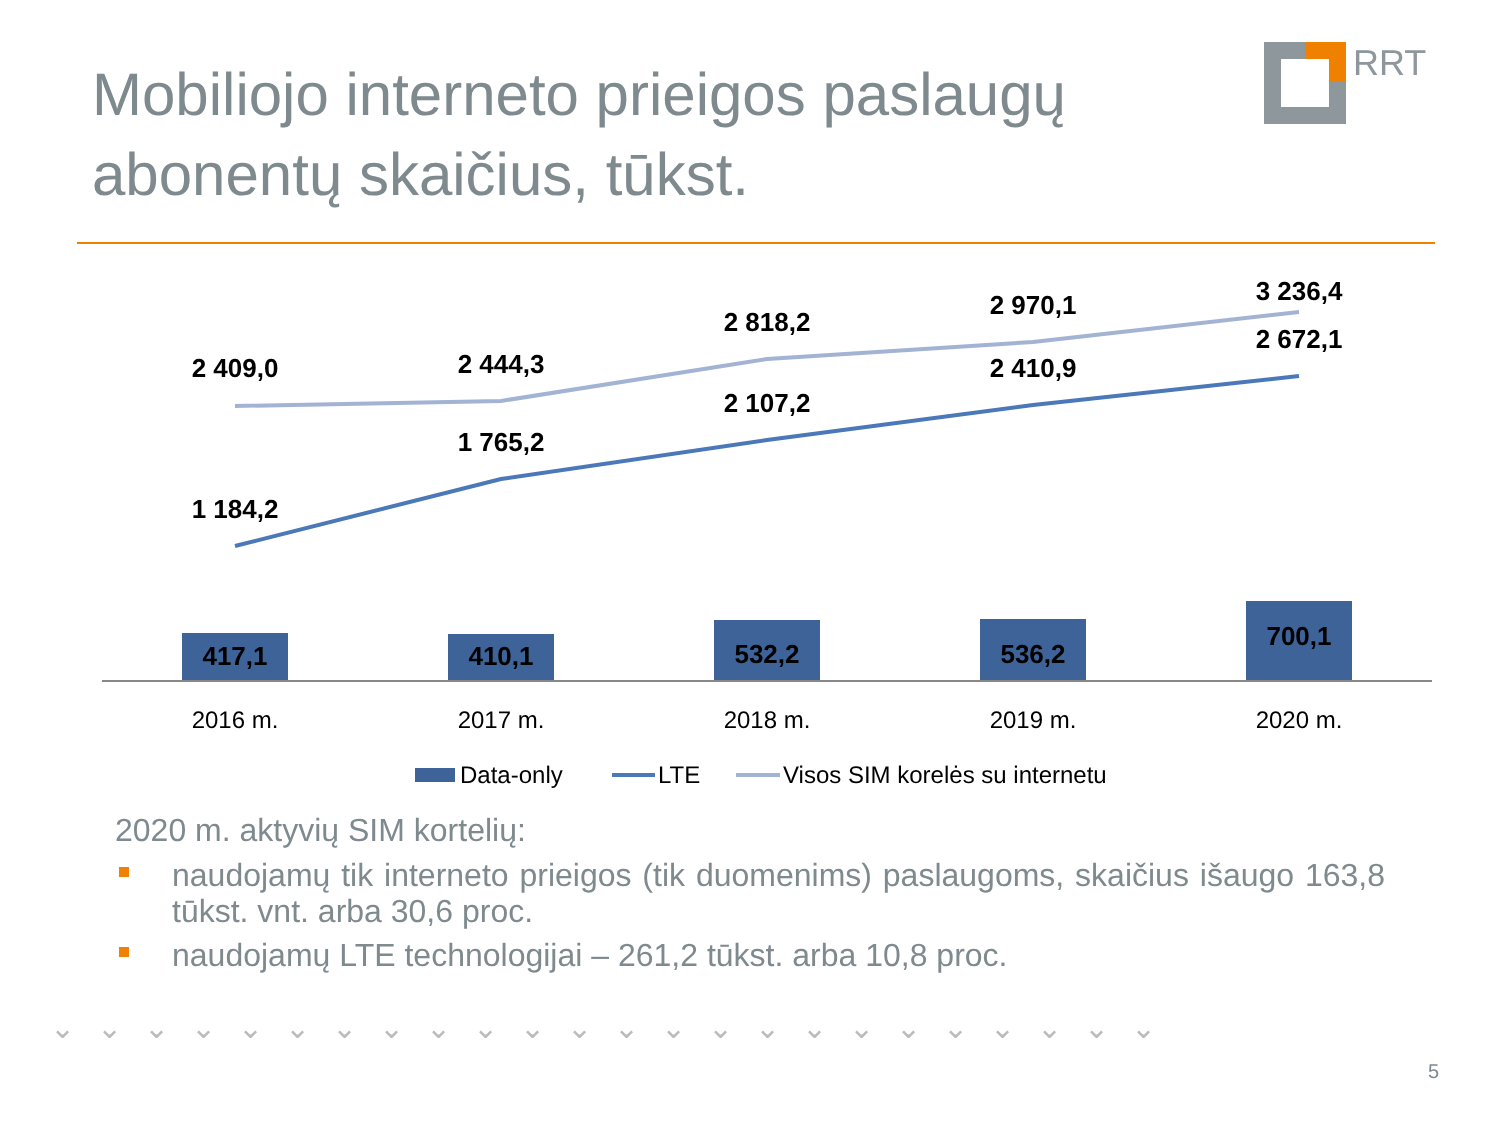Mobiliojo interneto prieigos paslaugų
abonentų skaičius, tūkst.
RRT
2 409,0
2 444,3
2 818,2
2 970,1
3 236,4
1 184,2
1 765,2
2 107,2
2 410,9
2 672,1
417,1
410,1
532,2
536,2
700,1
2016 m.
2017 m.
2018 m.
2019 m.
2020 m.
Data-only
LTE
Visos SIM korelės su internetu
2020 m. aktyvių SIM kortelių:
naudojamų tik interneto prieigos (tik duomenims) paslaugoms, skaičius išaugo 163,8 tūkst. vnt. arba 30,6 proc.
naudojamų LTE technologijai – 261,2 tūkst. arba 10,8 proc.
⌄⌄⌄⌄⌄⌄⌄⌄⌄⌄⌄⌄⌄⌄⌄⌄⌄⌄⌄⌄⌄⌄⌄⌄
5